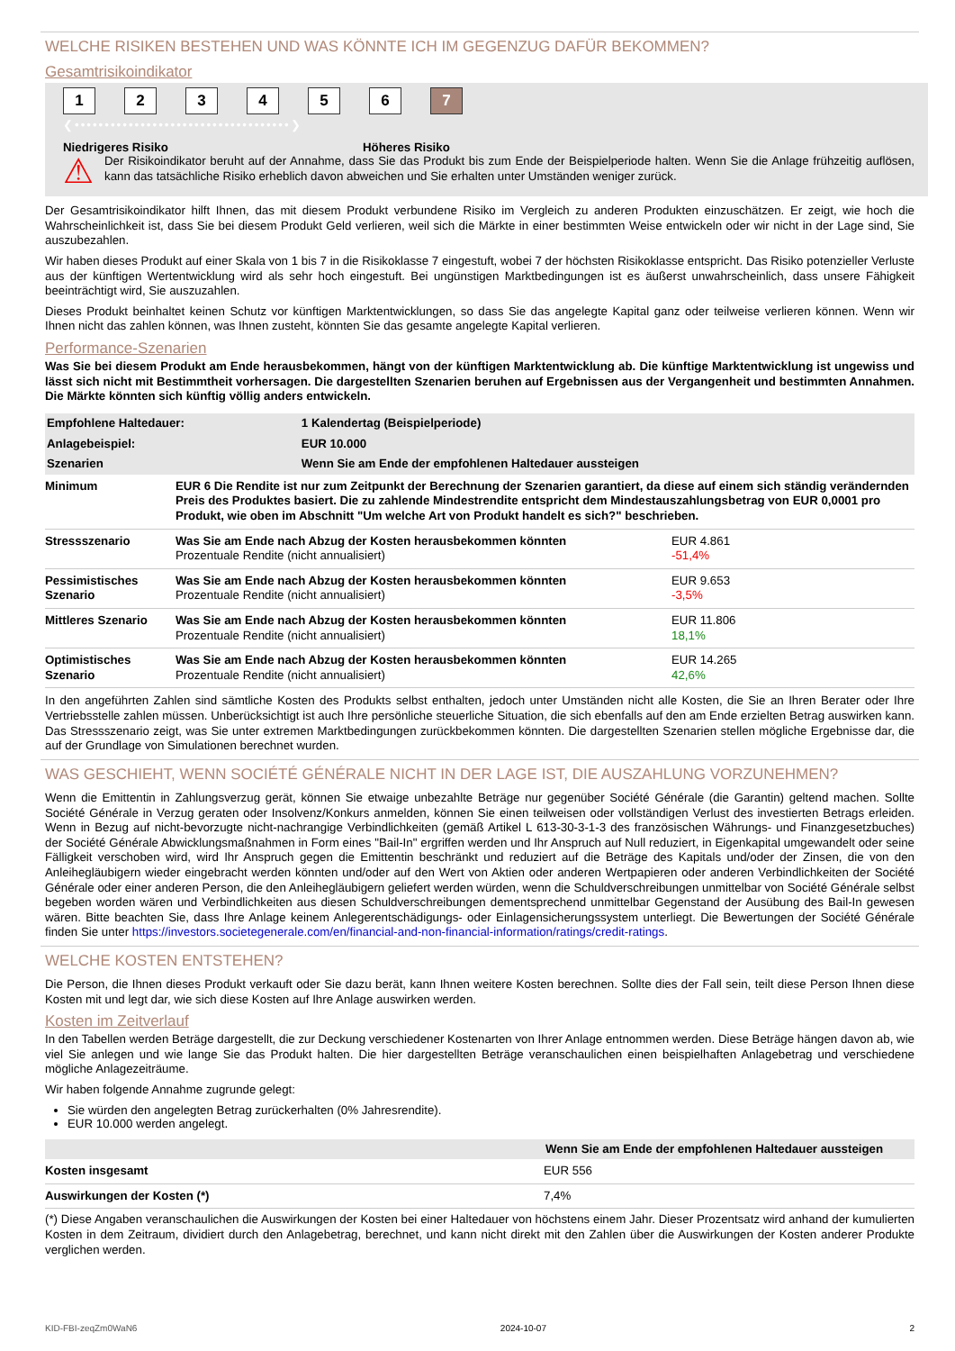WELCHE RISIKEN BESTEHEN UND WAS KÖNNTE ICH IM GEGENZUG DAFÜR BEKOMMEN?
Gesamtrisikoindikator
123456 7
❮••••••••••••••••••••••••••••••••••••❯
Niedrigeres Risiko Höheres Risiko
⚠
Der Risikoindikator beruht auf der Annahme, dass Sie das Produkt bis zum Ende der Beispielperiode halten. Wenn Sie die Anlage frühzeitig auflösen, kann das tatsächliche Risiko erheblich davon abweichen und Sie erhalten unter Umständen weniger zurück.
Der Gesamtrisikoindikator hilft Ihnen, das mit diesem Produkt verbundene Risiko im Vergleich zu anderen Produkten einzuschätzen. Er zeigt, wie hoch die Wahrscheinlichkeit ist, dass Sie bei diesem Produkt Geld verlieren, weil sich die Märkte in einer bestimmten Weise entwickeln oder wir nicht in der Lage sind, Sie auszubezahlen.
Wir haben dieses Produkt auf einer Skala von 1 bis 7 in die Risikoklasse 7 eingestuft, wobei 7 der höchsten Risikoklasse entspricht. Das Risiko potenzieller Verluste aus der künftigen Wertentwicklung wird als sehr hoch eingestuft. Bei ungünstigen Marktbedingungen ist es äußerst unwahrscheinlich, dass unsere Fähigkeit beeinträchtigt wird, Sie auszuzahlen.
Dieses Produkt beinhaltet keinen Schutz vor künftigen Marktentwicklungen, so dass Sie das angelegte Kapital ganz oder teilweise verlieren können. Wenn wir Ihnen nicht das zahlen können, was Ihnen zusteht, könnten Sie das gesamte angelegte Kapital verlieren.
Performance-Szenarien
Was Sie bei diesem Produkt am Ende herausbekommen, hängt von der künftigen Marktentwicklung ab. Die künftige Marktentwicklung ist ungewiss und lässt sich nicht mit Bestimmtheit vorhersagen. Die dargestellten Szenarien beruhen auf Ergebnissen aus der Vergangenheit und bestimmten Annahmen. Die Märkte könnten sich künftig völlig anders entwickeln.
| Empfohlene Haltedauer: | 1 Kalendertag (Beispielperiode) |
| --- | --- |
| Anlagebeispiel: | EUR 10.000 |
| Szenarien | Wenn Sie am Ende der empfohlenen Haltedauer aussteigen |
| Minimum | EUR 6 Die Rendite ist nur zum Zeitpunkt der Berechnung der Szenarien garantiert, da diese auf einem sich ständig verändernden Preis des Produktes basiert. Die zu zahlende Mindestrendite entspricht dem Mindestauszahlungsbetrag von EUR 0,0001 pro Produkt, wie oben im Abschnitt "Um welche Art von Produkt handelt es sich?" beschrieben. | |
| Stressszenario | Was Sie am Ende nach Abzug der Kosten herausbekommen könnten Prozentuale Rendite (nicht annualisiert) | EUR 4.861 -51,4% |
| Pessimistisches Szenario | Was Sie am Ende nach Abzug der Kosten herausbekommen könnten Prozentuale Rendite (nicht annualisiert) | EUR 9.653 -3,5% |
| Mittleres Szenario | Was Sie am Ende nach Abzug der Kosten herausbekommen könnten Prozentuale Rendite (nicht annualisiert) | EUR 11.806 18,1% |
| Optimistisches Szenario | Was Sie am Ende nach Abzug der Kosten herausbekommen könnten Prozentuale Rendite (nicht annualisiert) | EUR 14.265 42,6% |
In den angeführten Zahlen sind sämtliche Kosten des Produkts selbst enthalten, jedoch unter Umständen nicht alle Kosten, die Sie an Ihren Berater oder Ihre Vertriebsstelle zahlen müssen. Unberücksichtigt ist auch Ihre persönliche steuerliche Situation, die sich ebenfalls auf den am Ende erzielten Betrag auswirken kann. Das Stressszenario zeigt, was Sie unter extremen Marktbedingungen zurückbekommen könnten. Die dargestellten Szenarien stellen mögliche Ergebnisse dar, die auf der Grundlage von Simulationen berechnet wurden.
WAS GESCHIEHT, WENN SOCIÉTÉ GÉNÉRALE NICHT IN DER LAGE IST, DIE AUSZAHLUNG VORZUNEHMEN?
Wenn die Emittentin in Zahlungsverzug gerät, können Sie etwaige unbezahlte Beträge nur gegenüber Société Générale (die Garantin) geltend machen. Sollte Société Générale in Verzug geraten oder Insolvenz/Konkurs anmelden, können Sie einen teilweisen oder vollständigen Verlust des investierten Betrags erleiden. Wenn in Bezug auf nicht-bevorzugte nicht-nachrangige Verbindlichkeiten (gemäß Artikel L 613-30-3-1-3 des französischen Währungs- und Finanzgesetzbuches) der Société Générale Abwicklungsmaßnahmen in Form eines "Bail-In" ergriffen werden und Ihr Anspruch auf Null reduziert, in Eigenkapital umgewandelt oder seine Fälligkeit verschoben wird, wird Ihr Anspruch gegen die Emittentin beschränkt und reduziert auf die Beträge des Kapitals und/oder der Zinsen, die von den Anleihegläubigern wieder eingebracht werden könnten und/oder auf den Wert von Aktien oder anderen Wertpapieren oder anderen Verbindlichkeiten der Société Générale oder einer anderen Person, die den Anleihegläubigern geliefert werden würden, wenn die Schuldverschreibungen unmittelbar von Société Générale selbst begeben worden wären und Verbindlichkeiten aus diesen Schuldverschreibungen dementsprechend unmittelbar Gegenstand der Ausübung des Bail-In gewesen wären. Bitte beachten Sie, dass Ihre Anlage keinem Anlegerentschädigungs- oder Einlagensicherungssystem unterliegt. Die Bewertungen der Société Générale finden Sie unter https://investors.societegenerale.com/en/financial-and-non-financial-information/ratings/credit-ratings.
WELCHE KOSTEN ENTSTEHEN?
Die Person, die Ihnen dieses Produkt verkauft oder Sie dazu berät, kann Ihnen weitere Kosten berechnen. Sollte dies der Fall sein, teilt diese Person Ihnen diese Kosten mit und legt dar, wie sich diese Kosten auf Ihre Anlage auswirken werden.
Kosten im Zeitverlauf
In den Tabellen werden Beträge dargestellt, die zur Deckung verschiedener Kostenarten von Ihrer Anlage entnommen werden. Diese Beträge hängen davon ab, wie viel Sie anlegen und wie lange Sie das Produkt halten. Die hier dargestellten Beträge veranschaulichen einen beispielhaften Anlagebetrag und verschiedene mögliche Anlagezeiträume.
Wir haben folgende Annahme zugrunde gelegt:
Sie würden den angelegten Betrag zurückerhalten (0% Jahresrendite).
EUR 10.000 werden angelegt.
| | Wenn Sie am Ende der empfohlenen Haltedauer aussteigen |
| --- | --- |
| Kosten insgesamt | EUR 556 |
| Auswirkungen der Kosten (*) | 7,4% |
(*) Diese Angaben veranschaulichen die Auswirkungen der Kosten bei einer Haltedauer von höchstens einem Jahr. Dieser Prozentsatz wird anhand der kumulierten Kosten in dem Zeitraum, dividiert durch den Anlagebetrag, berechnet, und kann nicht direkt mit den Zahlen über die Auswirkungen der Kosten anderer Produkte verglichen werden.
KID-FBI-zeqZm0WaN6 2024-10-07 2